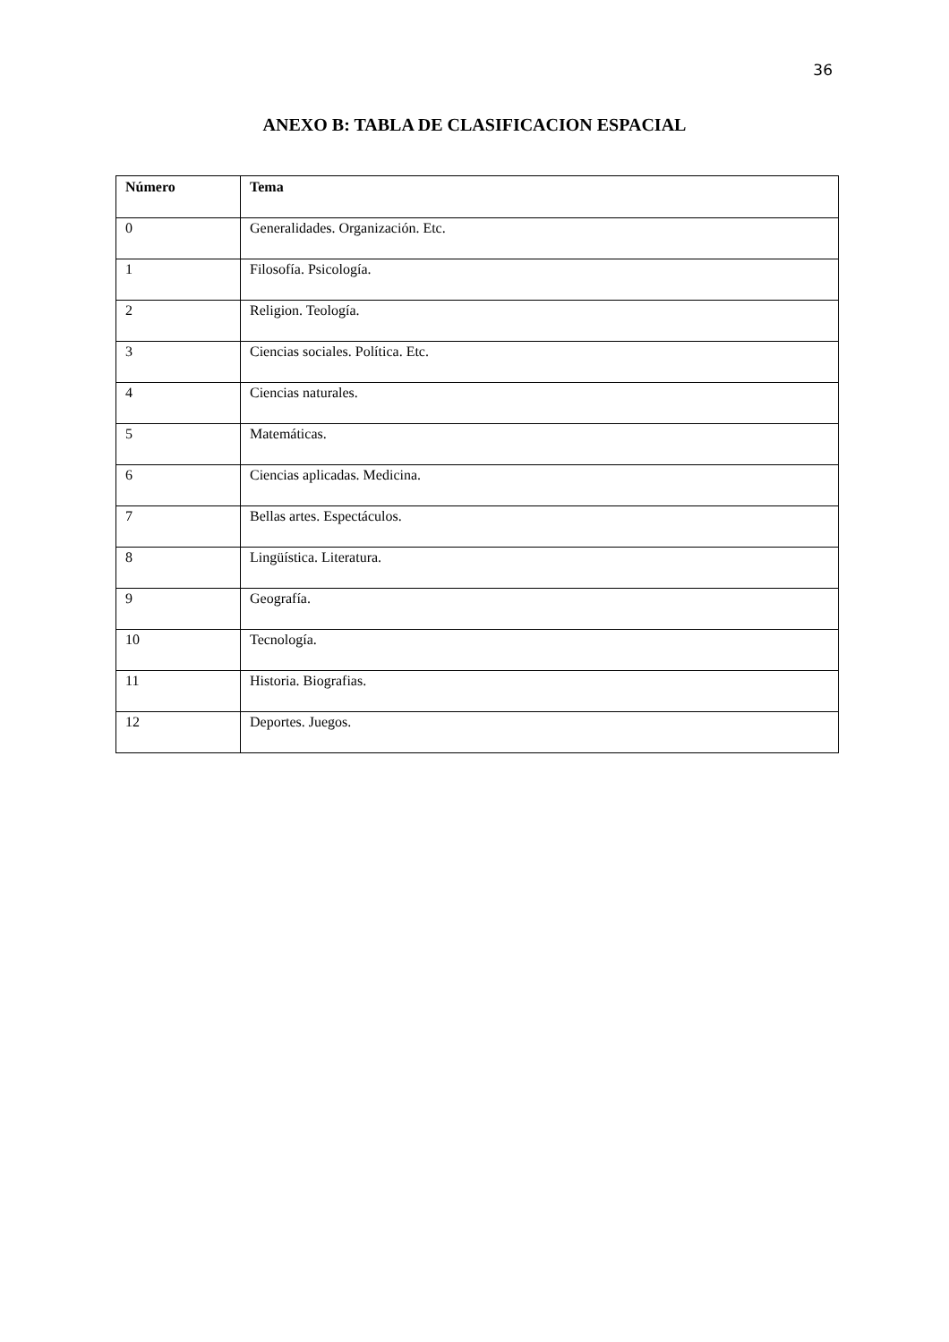36
ANEXO B: TABLA DE CLASIFICACION ESPACIAL
| Número | Tema |
| --- | --- |
| 0 | Generalidades. Organización. Etc. |
| 1 | Filosofía. Psicología. |
| 2 | Religion. Teología. |
| 3 | Ciencias sociales. Política. Etc. |
| 4 | Ciencias naturales. |
| 5 | Matemáticas. |
| 6 | Ciencias aplicadas. Medicina. |
| 7 | Bellas artes. Espectáculos. |
| 8 | Lingüística. Literatura. |
| 9 | Geografía. |
| 10 | Tecnología. |
| 11 | Historia. Biografias. |
| 12 | Deportes. Juegos. |